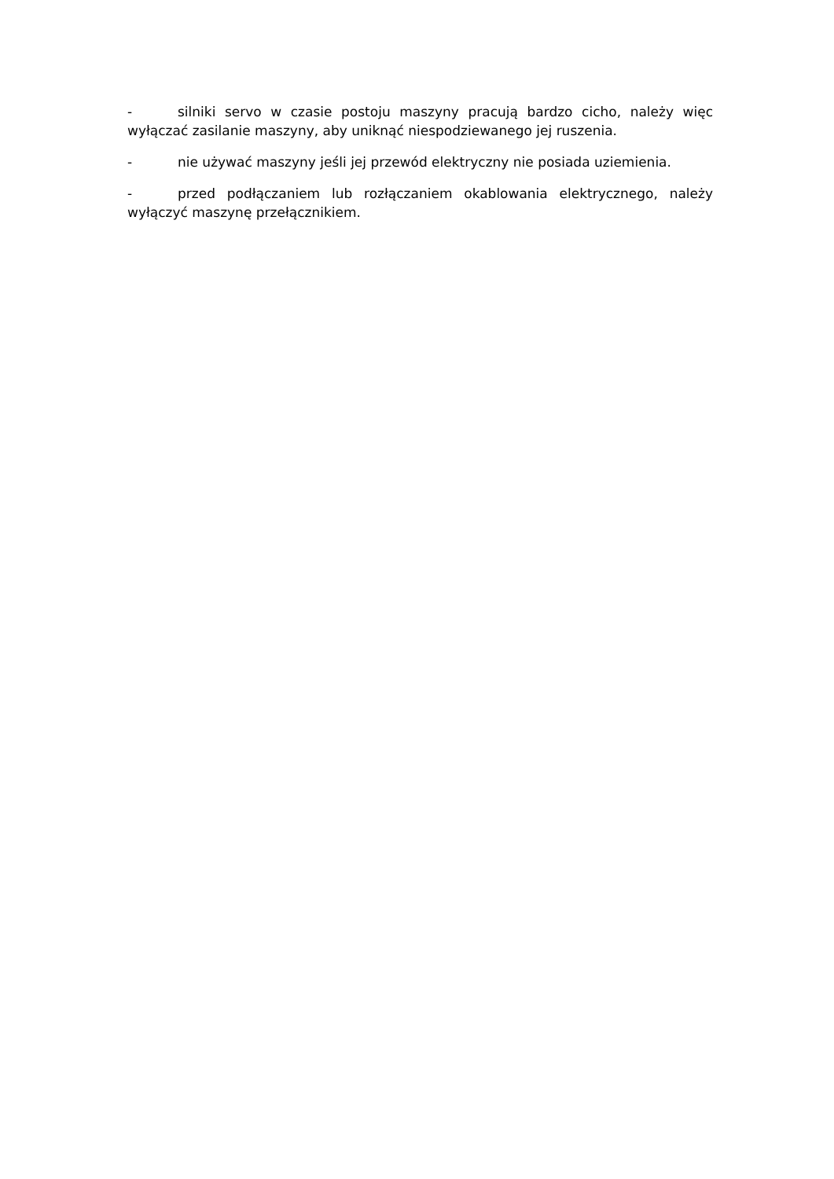- silniki servo w czasie postoju maszyny pracują bardzo cicho, należy więc wyłączać zasilanie maszyny, aby uniknąć niespodziewanego jej ruszenia.
- nie używać maszyny jeśli jej przewód elektryczny nie posiada uziemienia.
- przed podłączaniem lub rozłączaniem okablowania elektrycznego, należy wyłączyć maszynę przełącznikiem.